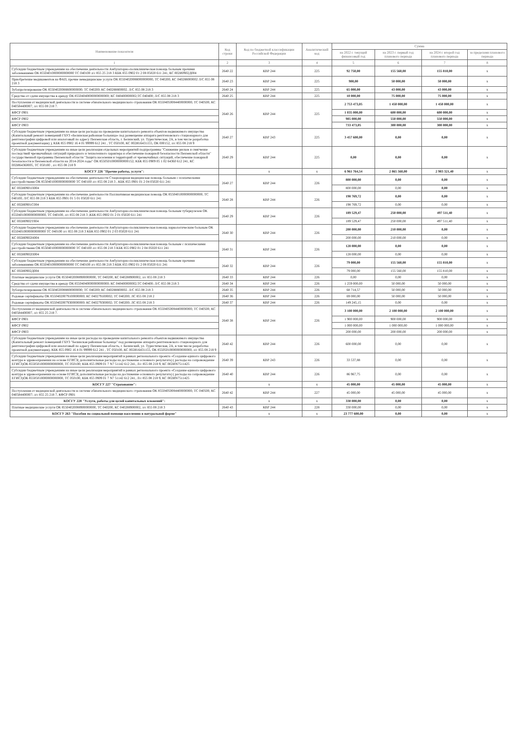| Наименование показателя | Код строки | Код по бюджетной классификации Российской Федерации | Аналитический код | Сумма | | | |
| --- | --- | --- | --- | --- | --- | --- | --- |
| | | | | на 2022 г. текущий финансовый год | на 2023 г. первый год планового периода | на 2024 г. второй год планового периода | за пределами планового периода |
| 1 | 2 | 3 | 4 | 5 | 6 | 7 | 8 |
| Субсидии бюджетным учреждениям на обеспечение деятельности Амбулаторно-поликлиническая помощь больным прочими заболеваниями ОК 85504010000000000000 ТС 040100 л/с 855 25 218 3 КБК 855 0902 01 2 08 05020 611 241, КС 002И0902Д004 | 2640 22 | КВР 244 | 225 | 92 750,00 | 155 560,00 | 155 810,00 | x |
| Приобретение медикаментов на ФАП, прочие немедицинские услуги ОК 85504020088000000000, ТС 040200, КС 040288000002 Л/С 855 08 218 3 | 2640 23 | КВР 244 | 225 | 900,00 | 50 000,00 | 50 000,00 | x |
| Зубопротезирование ОК 85504020088800000000; ТС 040200; КС 040288800002. Л/С 855 08 218 3 | 2640 24 | КВР 244 | 225 | 65 000,00 | 43 000,00 | 43 000,00 | x |
| Средства от сдачи имущества в аренду ОК 85504040000000000000; КС 040400000002;ТС 040400; Л/С 855 08 218 3 | 2640 25 | КВР 244 | 225 | 10 000,00 | 75 000,00 | 75 000,00 | x |
| Поступления от медицинской деятельности в системе обязательного медицинского страхования ОК 85504050084400000000, ТС 040500, КС 040584400007, л/с 855 08 218 7. | 2640 26 | КВР 244 | 225 | 2 753 473,05 | 1 450 000,00 | 1 450 000,00 | x |
| КФСР 0901 | | | | 1 035 000,00 | 600 000,00 | 600 000,00 | x |
| КФСР 0902 | | | | 985 000,00 | 550 000,00 | 550 000,00 | x |
| КФСР 0903 | | | | 733 473,05 | 300 000,00 | 300 000,00 | x |
| Субсидии бюджетным учреждениям на иные цели расходы на проведение капитального ремонта объектов недвижимого имущества (Капитальный ремонт помещений ГБУЗ «Белинская районная больница» под размещение аппарата рентгеновского стационарного для рентгенографии цифровой или аналоговый по адресу Пензенская область, г. Белинский, ул. Туристическая, 2А, в том числе разработка проектной документации) ), КБК 855 0902 16 4 01 99999 612 241 , ТС 050100, КС 002И16431155, ОК 000152, л/с 855 08 218 9 | 2640 27 | КВР 243 | 225 | 3 457 600,00 | 0,00 | 0,00 | x |
| Субсидии бюджетным учреждениям на иные цели реализация отдельных мероприятий подпрограммы "Снижение рисков и смягчение последствий чрезвычайных ситуаций природного и техногенного характера и обеспечение пожарной безопасности Пензенской области" государственной программы Пензенской области "Защита населения и территорий от чрезвычайных ситуаций, обеспечение пожарной безопасности в Пензенской области на 2014-2024 годы" ОК 85505010000000000152; КБК 855 0909 05 1 02 64360 612 241, КС 002И64360005, ТС 050100 , л/с 855 08 218 9 | 2640 29 | КВР 244 | 225 | 0,00 | 0,00 | 0,00 | x |
| КОСГУ 226 "Прочие работы, услуги": | | x | x | 6 961 764,54 | 2 865 560,00 | 2 903 321,40 | x |
| Субсидии бюджетным учреждениям на обеспечение деятельности Стационарная медицинская помощь больным с психическими расстройствами ОК 85504010000000000000 ТС 040100 л/с 855 08 218 3 , КБК 855 0901 01 2 04 05020 611 241 | 2640 27 | КВР 244 | 226 | 800 000,00 | 0,00 | 0,00 | x |
| КС 002И0901П004 | | | | 800 000,00 | 0,00 | 0,00 | x |
| Субсидии бюджетным учреждениям на обеспечение деятельности Паллиативная медицинская помощь ОК 85504010000000000000, ТС 040100, Л/С 855 08 218 3 КБК 855 0901 01 5 01 05020 611 241 | 2640 28 | КВР 244 | 226 | 198 769,72 | 0,00 | 0,00 | x |
| КС 002И0901С004 | | | | 198 769,72 | 0,00 | 0,00 | x |
| Субсидии бюджетным учреждениям на обеспечение деятельности Амбулаторно-поликлиническая помощь больным туберкулезом ОК 85504010000000000000, ТС 040100, л/с 855 08 218 3 ,КБК 855 0902 01 2 01 05020 611 241 | 2640 29 | КВР 244 | 226 | 189 529,47 | 250 000,00 | 497 511,40 | x |
| КС 002И0902Т004 | | | | 189 529,47 | 250 000,00 | 497 511,40 | x |
| Субсидии бюджетным учреждениям на обеспечение деятельности Амбулаторно-поликлиническая помощь наркологическим больным ОК 85504010000000000000 ТС 040100 л/с 855 08 218 3 КБК 855 0902 01 2 03 05020 611 241 | 2640 30 | КВР 244 | 226 | 200 000,00 | 210 000,00 | 0,00 | x |
| КС 002И0902Н004 | | | | 200 000,00 | 210 000,00 | 0,00 | x |
| Субсидии бюджетным учреждениям на обеспечение деятельности Амбулаторно-поликлиническая помощь больным с психическими расстройствами ОК 85504010000000000000 ТС 040100 л/с 855 08 218 3 КБК 855 0902 01 2 04 05020 611 241 | 2640 31 | КВР 244 | 226 | 128 000,00 | 0,00 | 0,00 | x |
| КС 002И0902П004 | | | | 128 000,00 | 0,00 | 0,00 | x |
| Субсидии бюджетным учреждениям на обеспечение деятельности Амбулаторно-поликлиническая помощь больным прочими заболеваниями ОК 85504010000000000000 ТС 040100 л/с 855 08 218 3 КБК 855 0902 01 2 08 05020 611 241 | 2640 32 | КВР 244 | 226 | 79 000,00 | 155 560,00 | 155 810,00 | x |
| КС 002И0902Д004 | | | | 79 000,00 | 155 560,00 | 155 810,00 | x |
| Платные медицинские услуги ОК 85504020088900000000, ТС 040200, КС 040288900002, л/с 855 08 218 3 | 2640 33 | КВР 244 | 226 | 0,00 | 0,00 | 0,00 | x |
| Средства от сдачи имущества в аренду ОК 85504040000000000000; КС 040400000002;ТС 040400; Л/С 855 08 218 3 | 2640 34 | КВР 244 | 226 | 1 259 000,00 | 50 000,00 | 50 000,00 | x |
| Зубопротезирование ОК 85504020088800000000; ТС 040200; КС 040288800002. Л/С 855 08 218 3 | 2640 35 | КВР 244 | 226 | 68 714,57 | 50 000,00 | 50 000,00 | x |
| Родовые сертификаты ОК 85504020079100000000; КС 040279100002; ТС 040200; ЛС 855 08 218 2 | 2640 36 | КВР 244 | 226 | 69 000,00 | 50 000,00 | 50 000,00 | x |
| Родовые сертификаты ОК 85504020079300000000; КС 040279300002; ТС 040200; ЛС 855 08 218 3 | 2640 37 | КВР 244 | 226 | 149 245,15 | 0,00 | 0,00 | x |
| Поступления от медицинской деятельности в системе обязательного медицинского страхования ОК 85504050084400000000, ТС 040500, КС 040584400007, л/с 855 25 218 7. | 2640 38 | КВР 244 | 226 | 3 100 000,00 | 2 100 000,00 | 2 100 000,00 | x |
| КФСР 0901 | | | | 1 900 000,00 | 900 000,00 | 900 000,00 | x |
| КФСР 0902 | | | | 1 000 000,00 | 1 000 000,00 | 1 000 000,00 | x |
| КФСР 0903 | | | | 200 000,00 | 200 000,00 | 200 000,00 | x |
| Субсидии бюджетным учреждениям на иные цели расходы на проведение капитального ремонта объектов недвижимого имущества (Капитальный ремонт помещений ГБУЗ "Белинская районная больница" под размещение аппарата рентгеновского стационарного для рентгенографии цифровой или аналоговый по адресу Пензенская область, г. Белинский, ул. Туристическая, 2А, в том числе разработка проектной документации), КБК 855 0902 16 4 01 99999 612 241 , ТС 050100, КС 002И16431155, ОК 85505010000000000000, л/с 855 08 218 9 | 2640 42 | КВР 244 | 226 | 600 000,00 | 0,00 | 0,00 | x |
| Субсидии бюджетным учреждениям на иные цели реализация мероприятий в рамках регионального проекта «Создание единого цифрового контура в здравоохранении на основе ЕГИСЗ( дополнительные расходы на достижение основного результата) ( расходы на сопровождение ЕГИСЗ)ОК 85505010000000000000, ТС 050100; КБК 855 0909 01 7 N7 51142 612 241, Л/с 855 08 218 9, КС 002ИN7511425 | 2640 39 | КВР 243 | 226 | 33 537,88 | 0,00 | 0,00 | x |
| Субсидии бюджетным учреждениям на иные цели реализация мероприятий в рамках регионального проекта «Создание единого цифрового контура в здравоохранении на основе ЕГИСЗ( дополнительные расходы на достижение основного результата) ( расходы на сопровождение ЕГИСЗ)ОК 85505010000000000000, ТС 050100, КБК 855 0909 01 7 N7 51142 612 241, Л/с 855 08 218 9, КС 002ИN7511425 | 2640 40 | КВР 244 | 226 | 86 967,75 | 0,00 | 0,00 | x |
| КОСГУ 227 "Страхование": | | x | x | 45 000,00 | 45 000,00 | 45 000,00 | x |
| Поступления от медицинской деятельности в системе обязательного медицинского страхования ОК 85504050084400000000, ТС 040500, КС 040584400007; л/с 855 25 218 7, КФСР 0901 | 2640 42 | КВР 244 | 227 | 45 000,00 | 45 000,00 | 45 000,00 | x |
| КОСГУ 228 "Услуги, работы для целей капитальных вложений": | | x | x | 330 000,00 | 0,00 | 0,00 | x |
| Платные медицинские услуги ОК 85504020088900000000, ТС 040200, КС 040288900002, л/с 855 08 218 3 | 2640 43 | КВР 244 | 228 | 330 000,00 | 0,00 | 0,00 | x |
| КОСГУ 263 "Пособия по социальной помощи населению в натуральной форме" | | x | x | 23 777 600,00 | 0,00 | 0,00 | x |